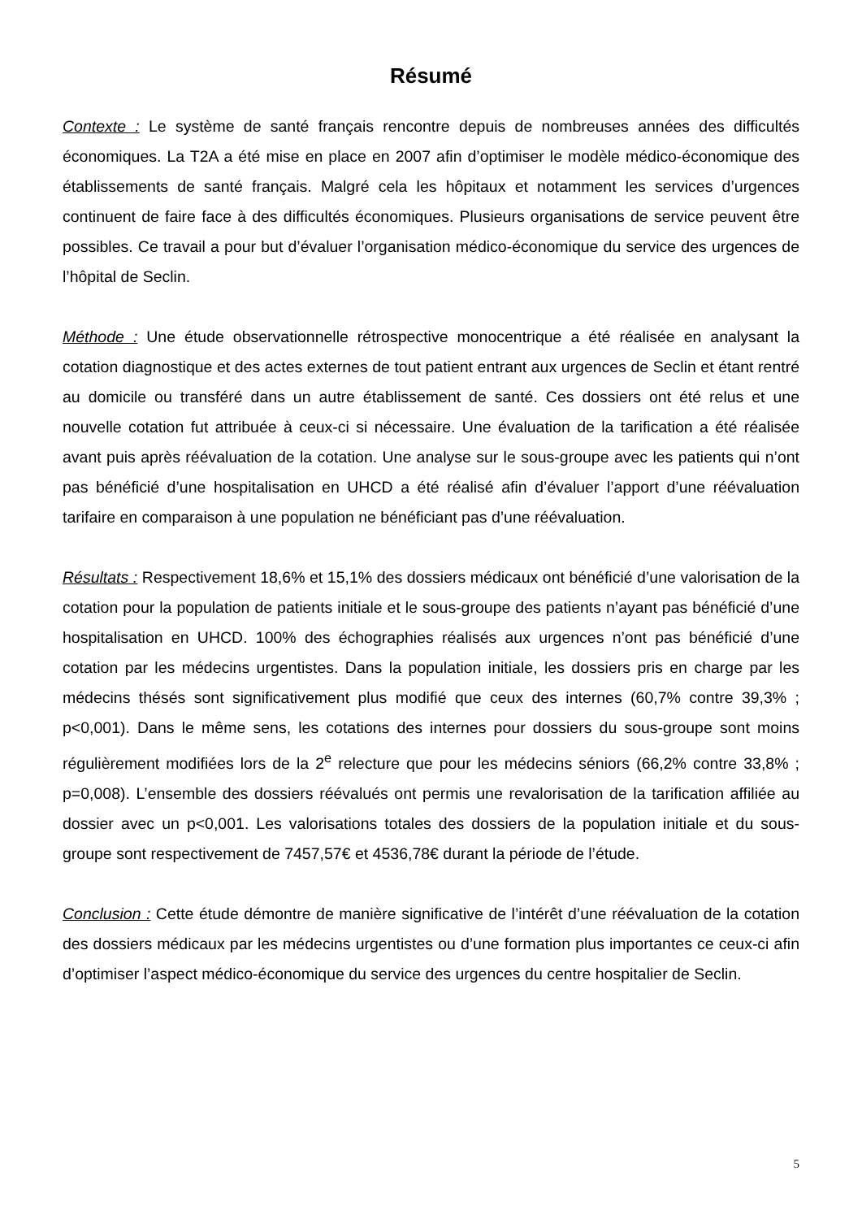Résumé
Contexte : Le système de santé français rencontre depuis de nombreuses années des difficultés économiques. La T2A a été mise en place en 2007 afin d’optimiser le modèle médico-économique des établissements de santé français. Malgré cela les hôpitaux et notamment les services d’urgences continuent de faire face à des difficultés économiques. Plusieurs organisations de service peuvent être possibles. Ce travail a pour but d’évaluer l’organisation médico-économique du service des urgences de l’hôpital de Seclin.
Méthode : Une étude observationnelle rétrospective monocentrique a été réalisée en analysant la cotation diagnostique et des actes externes de tout patient entrant aux urgences de Seclin et étant rentré au domicile ou transféré dans un autre établissement de santé. Ces dossiers ont été relus et une nouvelle cotation fut attribuée à ceux-ci si nécessaire. Une évaluation de la tarification a été réalisée avant puis après réévaluation de la cotation. Une analyse sur le sous-groupe avec les patients qui n’ont pas bénéficié d’une hospitalisation en UHCD a été réalisé afin d’évaluer l’apport d’une réévaluation tarifaire en comparaison à une population ne bénéficiant pas d’une réévaluation.
Résultats : Respectivement 18,6% et 15,1% des dossiers médicaux ont bénéficié d’une valorisation de la cotation pour la population de patients initiale et le sous-groupe des patients n’ayant pas bénéficié d’une hospitalisation en UHCD. 100% des échographies réalisés aux urgences n’ont pas bénéficié d’une cotation par les médecins urgentistes. Dans la population initiale, les dossiers pris en charge par les médecins thésés sont significativement plus modifié que ceux des internes (60,7% contre 39,3% ; p<0,001). Dans le même sens, les cotations des internes pour dossiers du sous-groupe sont moins régulièrement modifiées lors de la 2<sup>e</sup> relecture que pour les médecins séniors (66,2% contre 33,8% ; p=0,008). L’ensemble des dossiers réévalués ont permis une revalorisation de la tarification affiliée au dossier avec un p<0,001. Les valorisations totales des dossiers de la population initiale et du sous-groupe sont respectivement de 7457,57€ et 4536,78€ durant la période de l’étude.
Conclusion : Cette étude démontre de manière significative de l’intérêt d’une réévaluation de la cotation des dossiers médicaux par les médecins urgentistes ou d’une formation plus importantes ce ceux-ci afin d’optimiser l’aspect médico-économique du service des urgences du centre hospitalier de Seclin.
5